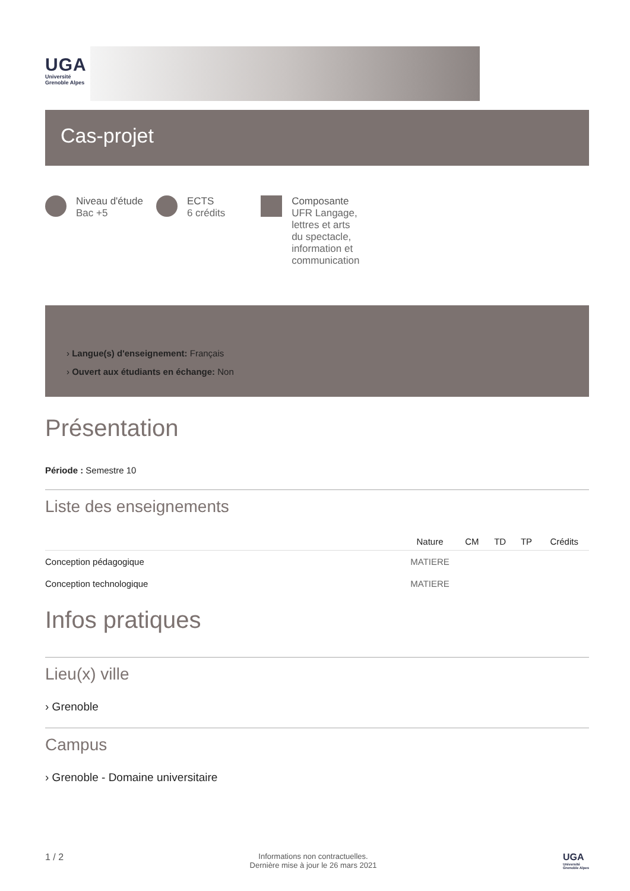UGA
Université
Grenoble Alpes
Cas-projet
Niveau d'étude
Bac +5
ECTS
6 crédits
Composante
UFR Langage,
lettres et arts
du spectacle,
information et
communication
› Langue(s) d'enseignement: Français
› Ouvert aux étudiants en échange: Non
Présentation
Période : Semestre 10
Liste des enseignements
| | Nature | CM | TD | TP | Crédits |
| --- | --- | --- | --- | --- | --- |
| Conception pédagogique | MATIERE | | | | |
| Conception technologique | MATIERE | | | | |
Infos pratiques
Lieu(x) ville
› Grenoble
Campus
› Grenoble - Domaine universitaire
1 / 2
Informations non contractuelles.
Dernière mise à jour le 26 mars 2021
UGA
Université
Grenoble Alpes